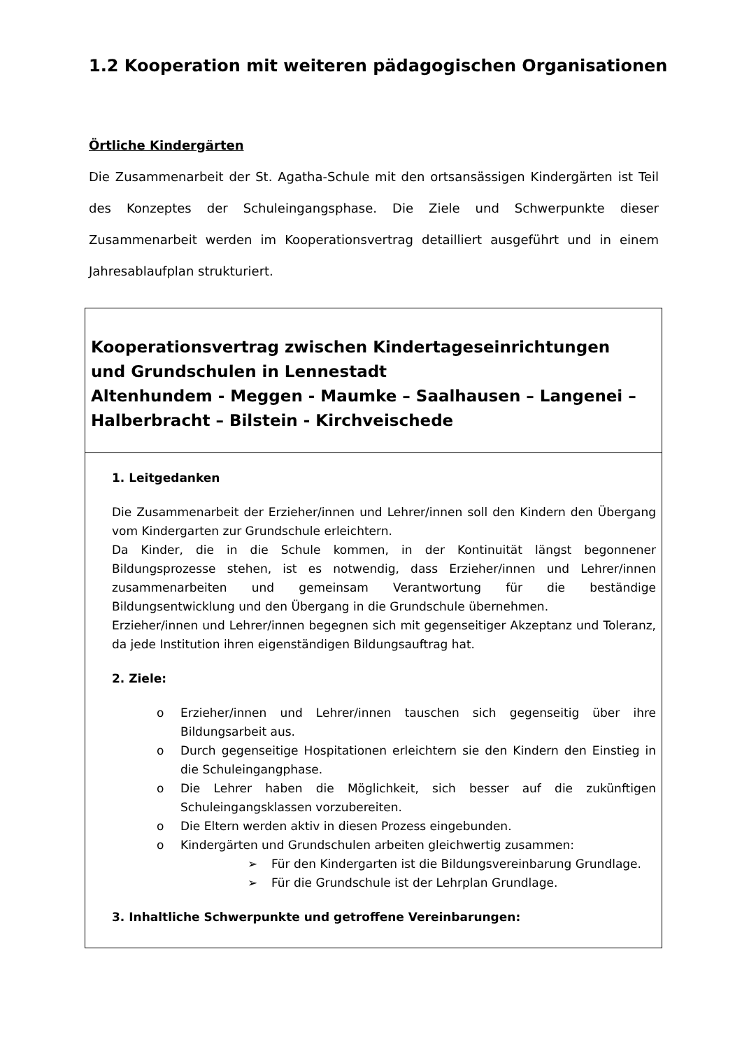1.2 Kooperation mit weiteren pädagogischen Organisationen
Örtliche Kindergärten
Die Zusammenarbeit der St. Agatha-Schule mit den ortsansässigen Kindergärten ist Teil des Konzeptes der Schuleingangsphase. Die Ziele und Schwerpunkte dieser Zusammenarbeit werden im Kooperationsvertrag detailliert ausgeführt und in einem Jahresablaufplan strukturiert.
| Kooperationsvertrag zwischen Kindertageseinrichtungen und Grundschulen in Lennestadt Altenhundem - Meggen - Maumke – Saalhausen – Langenei – Halberbracht – Bilstein - Kirchveischede |
| 1. Leitgedanken Die Zusammenarbeit der Erzieher/innen und Lehrer/innen soll den Kindern den Übergang vom Kindergarten zur Grundschule erleichtern. Da Kinder, die in die Schule kommen, in der Kontinuität längst begonnener Bildungsprozesse stehen, ist es notwendig, dass Erzieher/innen und Lehrer/innen zusammenarbeiten und gemeinsam Verantwortung für die beständige Bildungsentwicklung und den Übergang in die Grundschule übernehmen. Erzieher/innen und Lehrer/innen begegnen sich mit gegenseitiger Akzeptanz und Toleranz, da jede Institution ihren eigenständigen Bildungsauftrag hat. 2. Ziele: o Erzieher/innen und Lehrer/innen tauschen sich gegenseitig über ihre Bildungsarbeit aus. o Durch gegenseitige Hospitationen erleichtern sie den Kindern den Einstieg in die Schuleingangphase. o Die Lehrer haben die Möglichkeit, sich besser auf die zukünftigen Schuleingangsklassen vorzubereiten. o Die Eltern werden aktiv in diesen Prozess eingebunden. o Kindergärten und Grundschulen arbeiten gleichwertig zusammen: ➢ Für den Kindergarten ist die Bildungsvereinbarung Grundlage. ➢ Für die Grundschule ist der Lehrplan Grundlage. 3. Inhaltliche Schwerpunkte und getroffene Vereinbarungen: |